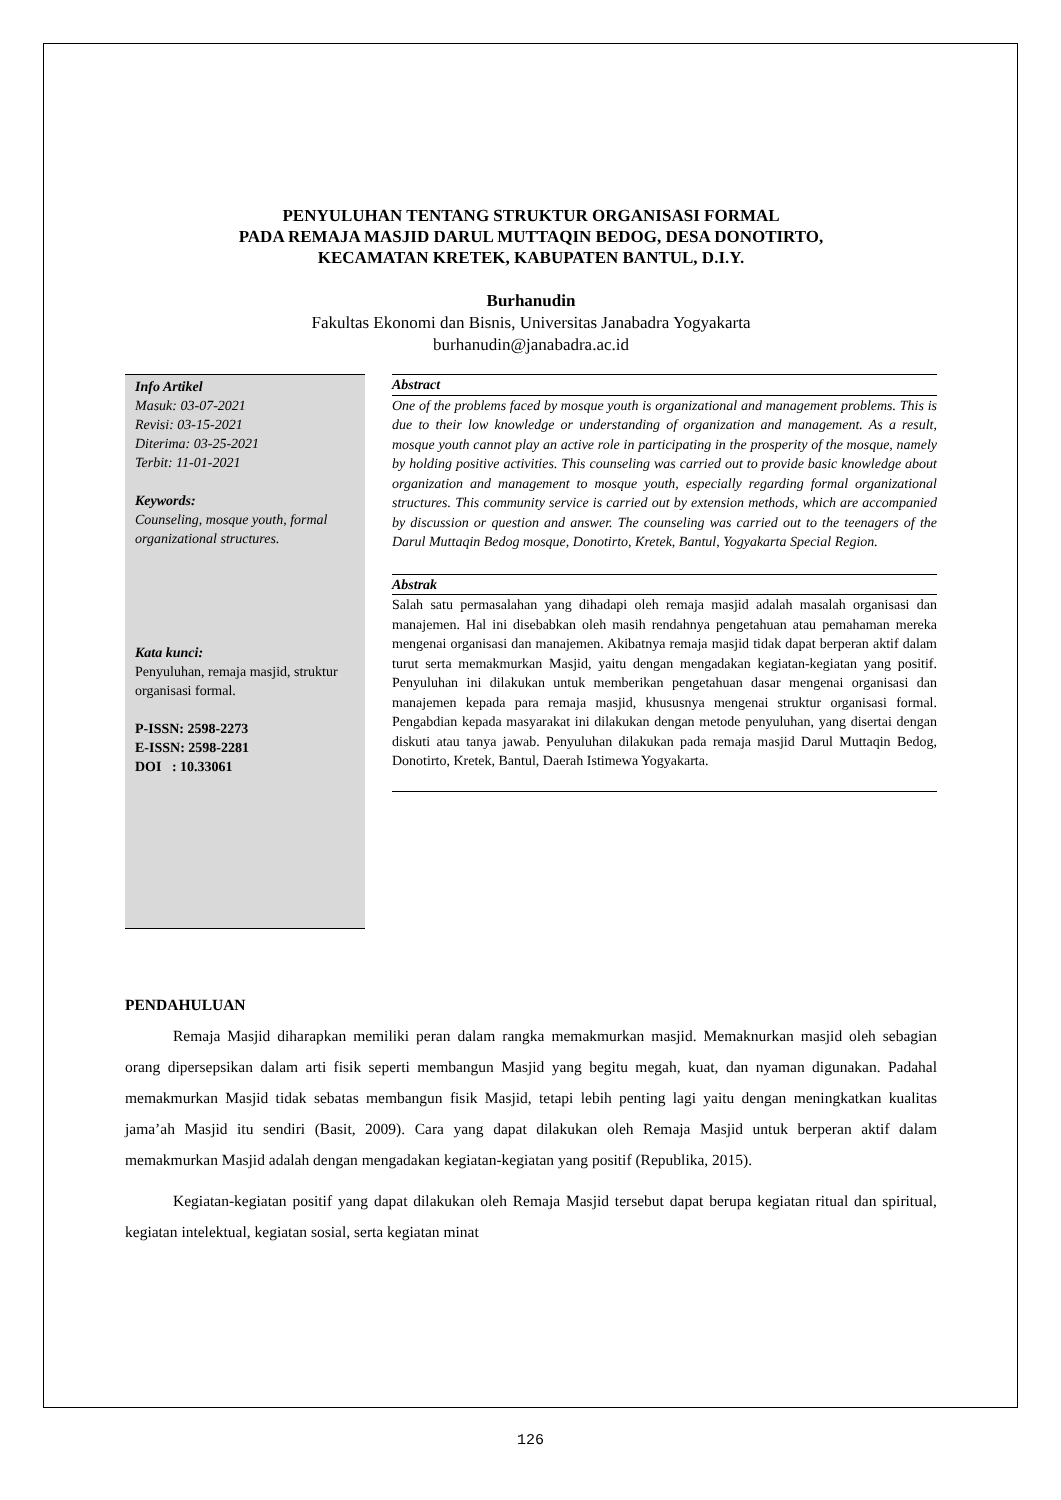PENYULUHAN TENTANG STRUKTUR ORGANISASI FORMAL
PADA REMAJA MASJID DARUL MUTTAQIN BEDOG, DESA DONOTIRTO,
KECAMATAN KRETEK, KABUPATEN BANTUL, D.I.Y.
Burhanudin
Fakultas Ekonomi dan Bisnis, Universitas Janabadra Yogyakarta
burhanudin@janabadra.ac.id
Info Artikel
Masuk: 03-07-2021
Revisi: 03-15-2021
Diterima: 03-25-2021
Terbit: 11-01-2021
Keywords:
Counseling, mosque youth, formal organizational structures.
Kata kunci:
Penyuluhan, remaja masjid, struktur organisasi formal.
P-ISSN: 2598-2273
E-ISSN: 2598-2281
DOI : 10.33061
Abstract
One of the problems faced by mosque youth is organizational and management problems. This is due to their low knowledge or understanding of organization and management. As a result, mosque youth cannot play an active role in participating in the prosperity of the mosque, namely by holding positive activities. This counseling was carried out to provide basic knowledge about organization and management to mosque youth, especially regarding formal organizational structures. This community service is carried out by extension methods, which are accompanied by discussion or question and answer. The counseling was carried out to the teenagers of the Darul Muttaqin Bedog mosque, Donotirto, Kretek, Bantul, Yogyakarta Special Region.
Abstrak
Salah satu permasalahan yang dihadapi oleh remaja masjid adalah masalah organisasi dan manajemen. Hal ini disebabkan oleh masih rendahnya pengetahuan atau pemahaman mereka mengenai organisasi dan manajemen. Akibatnya remaja masjid tidak dapat berperan aktif dalam turut serta memakmurkan Masjid, yaitu dengan mengadakan kegiatan-kegiatan yang positif. Penyuluhan ini dilakukan untuk memberikan pengetahuan dasar mengenai organisasi dan manajemen kepada para remaja masjid, khususnya mengenai struktur organisasi formal. Pengabdian kepada masyarakat ini dilakukan dengan metode penyuluhan, yang disertai dengan diskuti atau tanya jawab. Penyuluhan dilakukan pada remaja masjid Darul Muttaqin Bedog, Donotirto, Kretek, Bantul, Daerah Istimewa Yogyakarta.
PENDAHULUAN
Remaja Masjid diharapkan memiliki peran dalam rangka memakmurkan masjid. Memaknurkan masjid oleh sebagian orang dipersepsikan dalam arti fisik seperti membangun Masjid yang begitu megah, kuat, dan nyaman digunakan. Padahal memakmurkan Masjid tidak sebatas membangun fisik Masjid, tetapi lebih penting lagi yaitu dengan meningkatkan kualitas jama’ah Masjid itu sendiri (Basit, 2009). Cara yang dapat dilakukan oleh Remaja Masjid untuk berperan aktif dalam memakmurkan Masjid adalah dengan mengadakan kegiatan-kegiatan yang positif (Republika, 2015).
Kegiatan-kegiatan positif yang dapat dilakukan oleh Remaja Masjid tersebut dapat berupa kegiatan ritual dan spiritual, kegiatan intelektual, kegiatan sosial, serta kegiatan minat
126